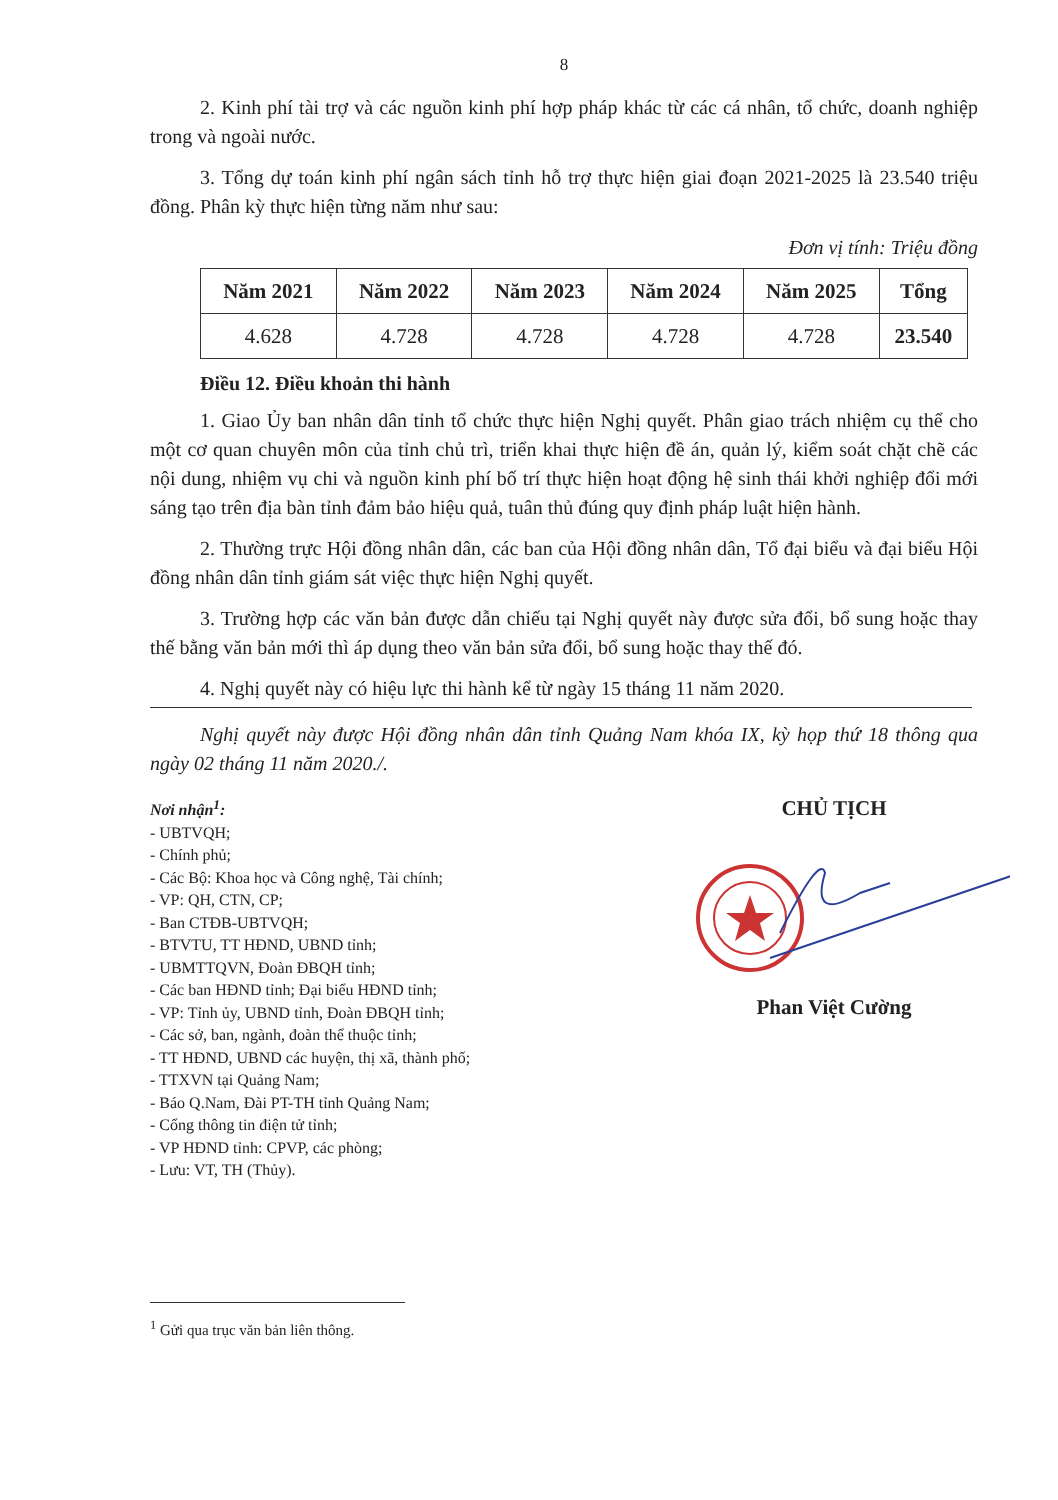8
2. Kinh phí tài trợ và các nguồn kinh phí hợp pháp khác từ các cá nhân, tổ chức, doanh nghiệp trong và ngoài nước.
3. Tổng dự toán kinh phí ngân sách tỉnh hỗ trợ thực hiện giai đoạn 2021-2025 là 23.540 triệu đồng. Phân kỳ thực hiện từng năm như sau:
Đơn vị tính: Triệu đồng
| Năm 2021 | Năm 2022 | Năm 2023 | Năm 2024 | Năm 2025 | Tổng |
| --- | --- | --- | --- | --- | --- |
| 4.628 | 4.728 | 4.728 | 4.728 | 4.728 | 23.540 |
Điều 12. Điều khoản thi hành
1. Giao Ủy ban nhân dân tỉnh tổ chức thực hiện Nghị quyết. Phân giao trách nhiệm cụ thể cho một cơ quan chuyên môn của tỉnh chủ trì, triển khai thực hiện đề án, quản lý, kiểm soát chặt chẽ các nội dung, nhiệm vụ chi và nguồn kinh phí bố trí thực hiện hoạt động hệ sinh thái khởi nghiệp đổi mới sáng tạo trên địa bàn tỉnh đảm bảo hiệu quả, tuân thủ đúng quy định pháp luật hiện hành.
2. Thường trực Hội đồng nhân dân, các ban của Hội đồng nhân dân, Tổ đại biểu và đại biểu Hội đồng nhân dân tỉnh giám sát việc thực hiện Nghị quyết.
3. Trường hợp các văn bản được dẫn chiếu tại Nghị quyết này được sửa đổi, bổ sung hoặc thay thế bằng văn bản mới thì áp dụng theo văn bản sửa đổi, bổ sung hoặc thay thế đó.
4. Nghị quyết này có hiệu lực thi hành kể từ ngày 15 tháng 11 năm 2020.
Nghị quyết này được Hội đồng nhân dân tỉnh Quảng Nam khóa IX, kỳ họp thứ 18 thông qua ngày 02 tháng 11 năm 2020./.
Nơi nhận<sup>1</sup>:
- UBTVQH;
- Chính phủ;
- Các Bộ: Khoa học và Công nghệ, Tài chính;
- VP: QH, CTN, CP;
- Ban CTĐB-UBTVQH;
- BTVTU, TT HĐND, UBND tỉnh;
- UBMTTQVN, Đoàn ĐBQH tỉnh;
- Các ban HĐND tỉnh; Đại biểu HĐND tỉnh;
- VP: Tỉnh ủy, UBND tỉnh, Đoàn ĐBQH tỉnh;
- Các sở, ban, ngành, đoàn thể thuộc tỉnh;
- TT HĐND, UBND các huyện, thị xã, thành phố;
- TTXVN tại Quảng Nam;
- Báo Q.Nam, Đài PT-TH tỉnh Quảng Nam;
- Cổng thông tin điện tử tỉnh;
- VP HĐND tỉnh: CPVP, các phòng;
- Lưu: VT, TH (Thủy).
CHỦ TỊCH
Phan Việt Cường
<sup>1</sup> Gửi qua trục văn bản liên thông.